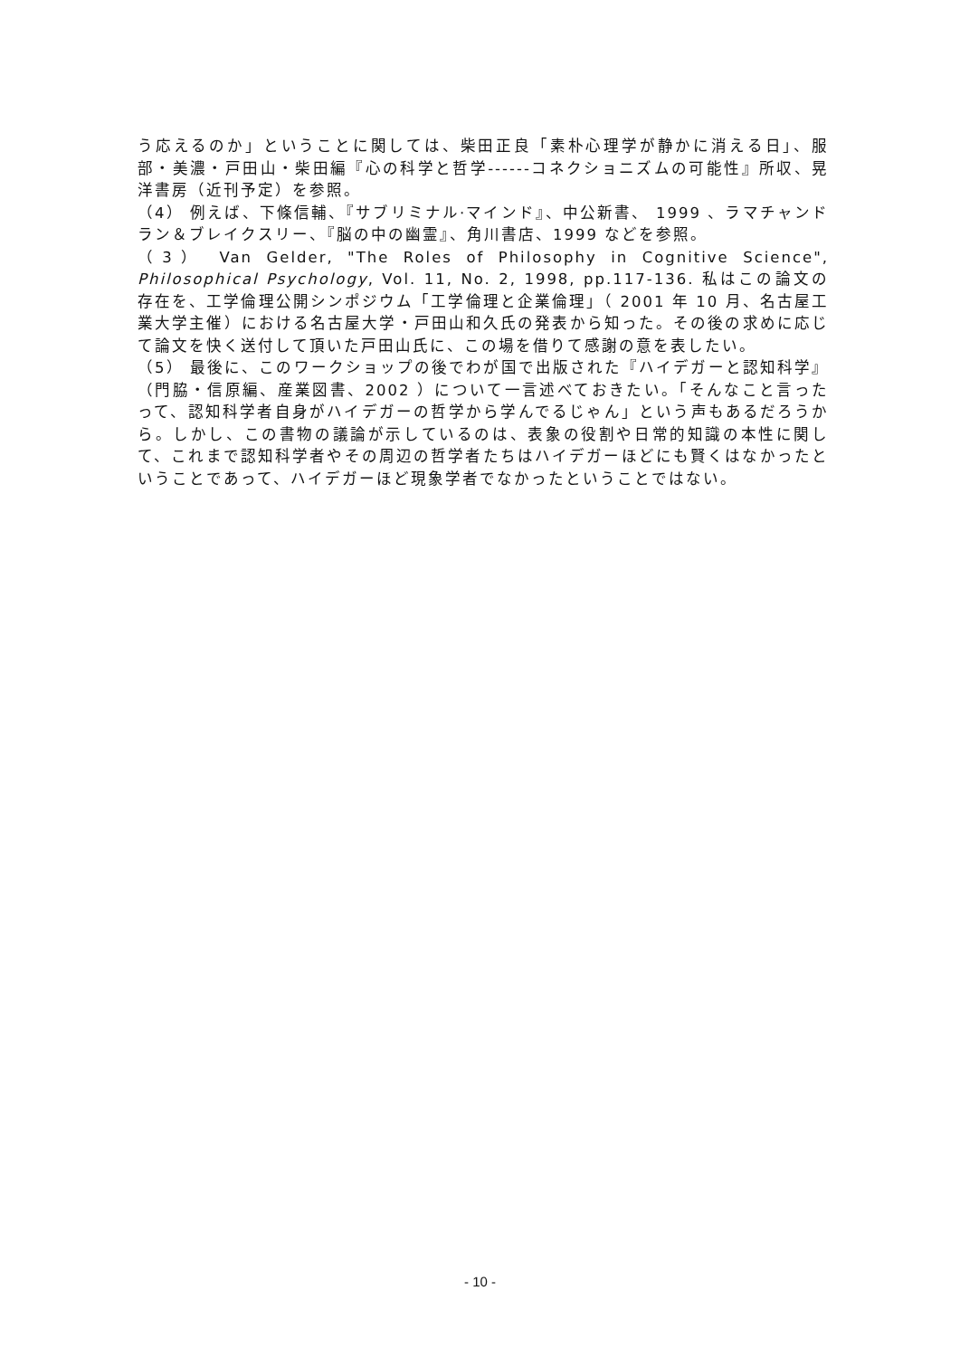う応えるのか」ということに関しては、柴田正良「素朴心理学が静かに消える日」、服部・美濃・戸田山・柴田編『心の科学と哲学------コネクショニズムの可能性』所収、晃洋書房（近刊予定）を参照。
（4） 例えば、下條信輔、『サブリミナル·マインド』、中公新書、 1999 、ラマチャンドラン＆ブレイクスリー、『脳の中の幽霊』、角川書店、1999 などを参照。
（3） Van Gelder, "The Roles of Philosophy in Cognitive Science", Philosophical Psychology, Vol. 11, No. 2, 1998, pp.117-136. 私はこの論文の存在を、工学倫理公開シンポジウム「工学倫理と企業倫理」（ 2001 年 10 月、名古屋工業大学主催）における名古屋大学・戸田山和久氏の発表から知った。その後の求めに応じて論文を快く送付して頂いた戸田山氏に、この場を借りて感謝の意を表したい。
（5） 最後に、このワークショップの後でわが国で出版された『ハイデガーと認知科学』（門脇・信原編、産業図書、2002 ）について一言述べておきたい。「そんなこと言ったって、認知科学者自身がハイデガーの哲学から学んでるじゃん」という声もあるだろうから。しかし、この書物の議論が示しているのは、表象の役割や日常的知識の本性に関して、これまで認知科学者やその周辺の哲学者たちはハイデガーほどにも賢くはなかったということであって、ハイデガーほど現象学者でなかったということではない。
- 10 -